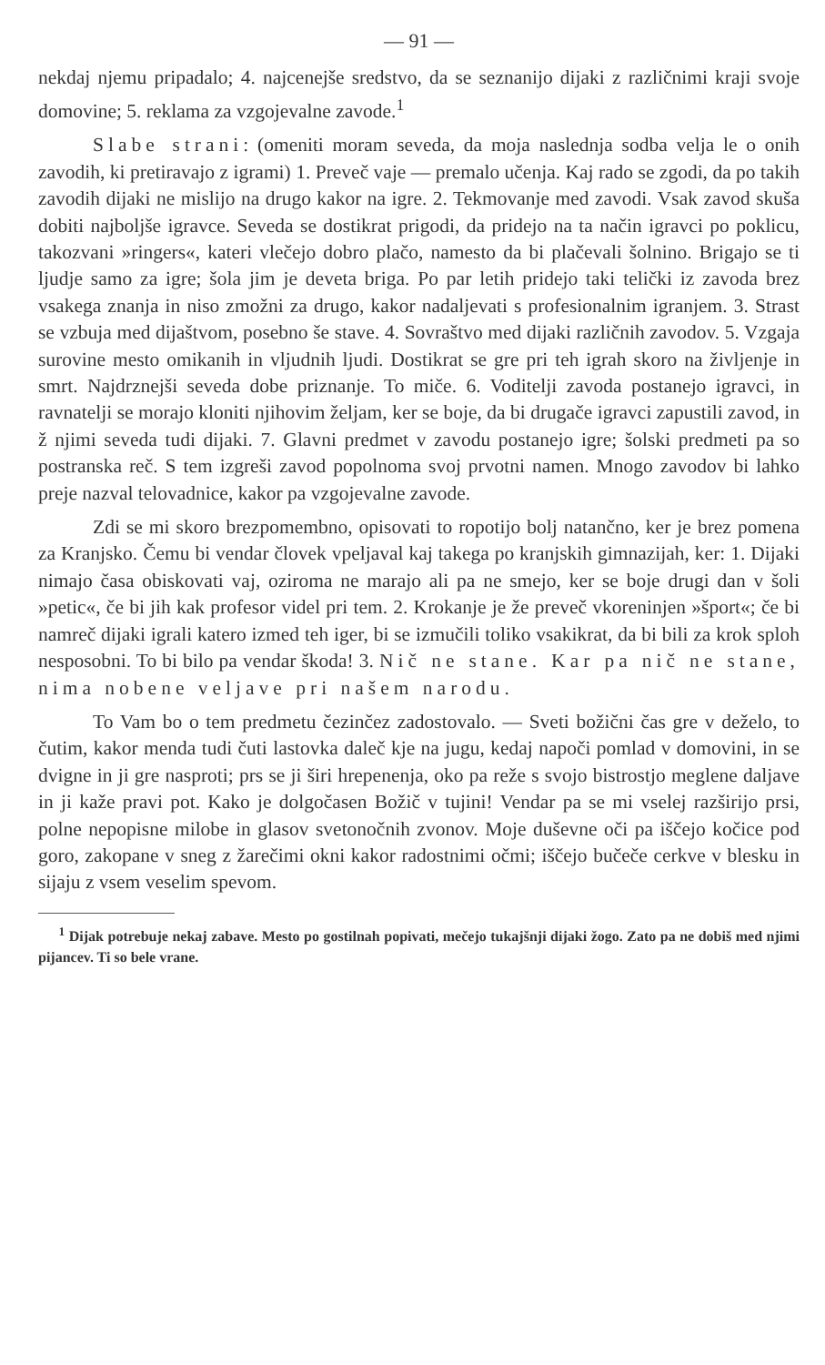— 91 —
nekdaj njemu pripadalo; 4. najcenejše sredstvo, da se seznanijo dijaki z različnimi kraji svoje domovine; 5. reklama za vzgojevalne zavode.<sup>1</sup>
Slabe strani: (omeniti moram seveda, da moja naslednja sodba velja le o onih zavodih, ki pretiravajo z igrami) 1. Preveč vaje — premalo učenja. Kaj rado se zgodi, da po takih zavodih dijaki ne mislijo na drugo kakor na igre. 2. Tekmovanje med zavodi. Vsak zavod skuša dobiti najboljše igravce. Seveda se dostikrat prigodi, da pridejo na ta način igravci po poklicu, takozvani »ringers«, kateri vlečejo dobro plačo, namesto da bi plačevali šolnino. Brigajo se ti ljudje samo za igre; šola jim je deveta briga. Po par letih pridejo taki telički iz zavoda brez vsakega znanja in niso zmožni za drugo, kakor nadaljevati s profesionalnim igranjem. 3. Strast se vzbuja med dijaštvom, posebno še stave. 4. Sovraštvo med dijaki različnih zavodov. 5. Vzgaja surovine mesto omikanih in vljudnih ljudi. Dostikrat se gre pri teh igrah skoro na življenje in smrt. Najdrznejši seveda dobe priznanje. To miče. 6. Voditelji zavoda postanejo igravci, in ravnatelji se morajo kloniti njihovim željam, ker se boje, da bi drugače igravci zapustili zavod, in ž njimi seveda tudi dijaki. 7. Glavni predmet v zavodu postanejo igre; šolski predmeti pa so postranska reč. S tem izgreši zavod popolnoma svoj prvotni namen. Mnogo zavodov bi lahko preje nazval telovadnice, kakor pa vzgojevalne zavode.
Zdi se mi skoro brezpomembno, opisovati to ropotijo bolj natančno, ker je brez pomena za Kranjsko. Čemu bi vendar človek vpeljaval kaj takega po kranjskih gimnazijah, ker: 1. Dijaki nimajo časa obiskovati vaj, oziroma ne marajo ali pa ne smejo, ker se boje drugi dan v šoli »petic«, če bi jih kak profesor videl pri tem. 2. Krokanje je že preveč vkoreninjen »šport«; če bi namreč dijaki igrali katero izmed teh iger, bi se izmučili toliko vsakikrat, da bi bili za krok sploh nesposobni. To bi bilo pa vendar škoda! 3. Nič ne stane. Kar pa nič ne stane, nima nobene veljave pri našem narodu.
To Vam bo o tem predmetu čezinčez zadostovalo. — Sveti božični čas gre v deželo, to čutim, kakor menda tudi čuti lastovka daleč kje na jugu, kedaj napoči pomlad v domovini, in se dvigne in ji gre nasproti; prs se ji širi hrepenenja, oko pa reže s svojo bistrostjo meglene daljave in ji kaže pravi pot. Kako je dolgočasen Božič v tujini! Vendar pa se mi vselej razširijo prsi, polne nepopisne milobe in glasov svetonočnih zvonov. Moje duševne oči pa iščejo kočice pod goro, zakopane v sneg z žarečimi okni kakor radostnimi očmi; iščejo bučeče cerkve v blesku in sijaju z vsem veselim spevom.
<sup>1</sup> Dijak potrebuje nekaj zabave. Mesto po gostilnah popivati, mečejo tukajšnji dijaki žogo. Zato pa ne dobiš med njimi pijancev. Ti so bele vrane.